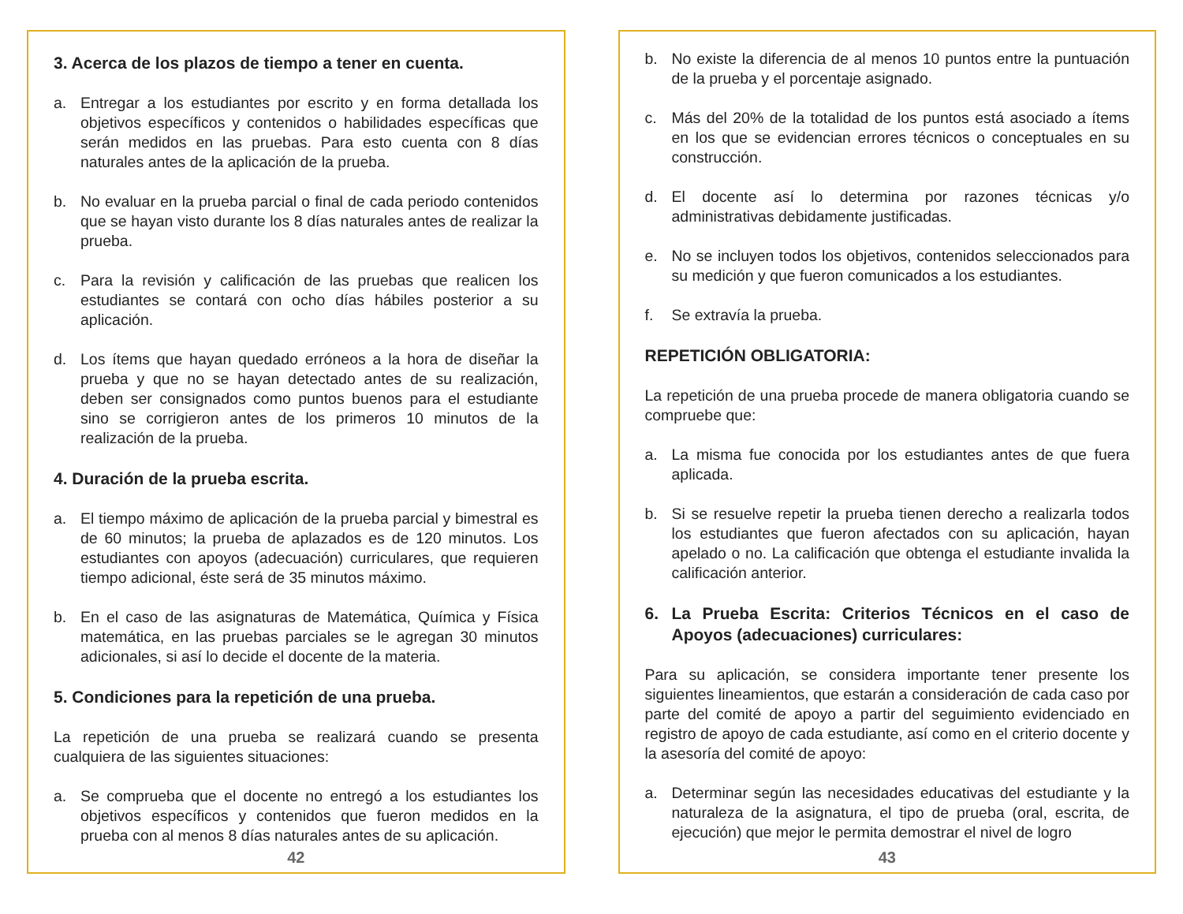3. Acerca de los plazos de tiempo a tener en cuenta.
a. Entregar a los estudiantes por escrito y en forma detallada los objetivos específicos y contenidos o habilidades específicas que serán medidos en las pruebas. Para esto cuenta con 8 días naturales antes de la aplicación de la prueba.
b. No evaluar en la prueba parcial o final de cada periodo contenidos que se hayan visto durante los 8 días naturales antes de realizar la prueba.
c. Para la revisión y calificación de las pruebas que realicen los estudiantes se contará con ocho días hábiles posterior a su aplicación.
d. Los ítems que hayan quedado erróneos a la hora de diseñar la prueba y que no se hayan detectado antes de su realización, deben ser consignados como puntos buenos para el estudiante sino se corrigieron antes de los primeros 10 minutos de la realización de la prueba.
4. Duración de la prueba escrita.
a. El tiempo máximo de aplicación de la prueba parcial y bimestral es de 60 minutos; la prueba de aplazados es de 120 minutos. Los estudiantes con apoyos (adecuación) curriculares, que requieren tiempo adicional, éste será de 35 minutos máximo.
b. En el caso de las asignaturas de Matemática, Química y Física matemática, en las pruebas parciales se le agregan 30 minutos adicionales, si así lo decide el docente de la materia.
5. Condiciones para la repetición de una prueba.
La repetición de una prueba se realizará cuando se presenta cualquiera de las siguientes situaciones:
a. Se comprueba que el docente no entregó a los estudiantes los objetivos específicos y contenidos que fueron medidos en la prueba con al menos 8 días naturales antes de su aplicación.
42
b. No existe la diferencia de al menos 10 puntos entre la puntuación de la prueba y el porcentaje asignado.
c. Más del 20% de la totalidad de los puntos está asociado a ítems en los que se evidencian errores técnicos o conceptuales en su construcción.
d. El docente así lo determina por razones técnicas y/o administrativas debidamente justificadas.
e. No se incluyen todos los objetivos, contenidos seleccionados para su medición y que fueron comunicados a los estudiantes.
f. Se extravía la prueba.
REPETICIÓN OBLIGATORIA:
La repetición de una prueba procede de manera obligatoria cuando se compruebe que:
a. La misma fue conocida por los estudiantes antes de que fuera aplicada.
b. Si se resuelve repetir la prueba tienen derecho a realizarla todos los estudiantes que fueron afectados con su aplicación, hayan apelado o no. La calificación que obtenga el estudiante invalida la calificación anterior.
6. La Prueba Escrita: Criterios Técnicos en el caso de Apoyos (adecuaciones) curriculares:
Para su aplicación, se considera importante tener presente los siguientes lineamientos, que estarán a consideración de cada caso por parte del comité de apoyo a partir del seguimiento evidenciado en registro de apoyo de cada estudiante, así como en el criterio docente y la asesoría del comité de apoyo:
a. Determinar según las necesidades educativas del estudiante y la naturaleza de la asignatura, el tipo de prueba (oral, escrita, de ejecución) que mejor le permita demostrar el nivel de logro
43